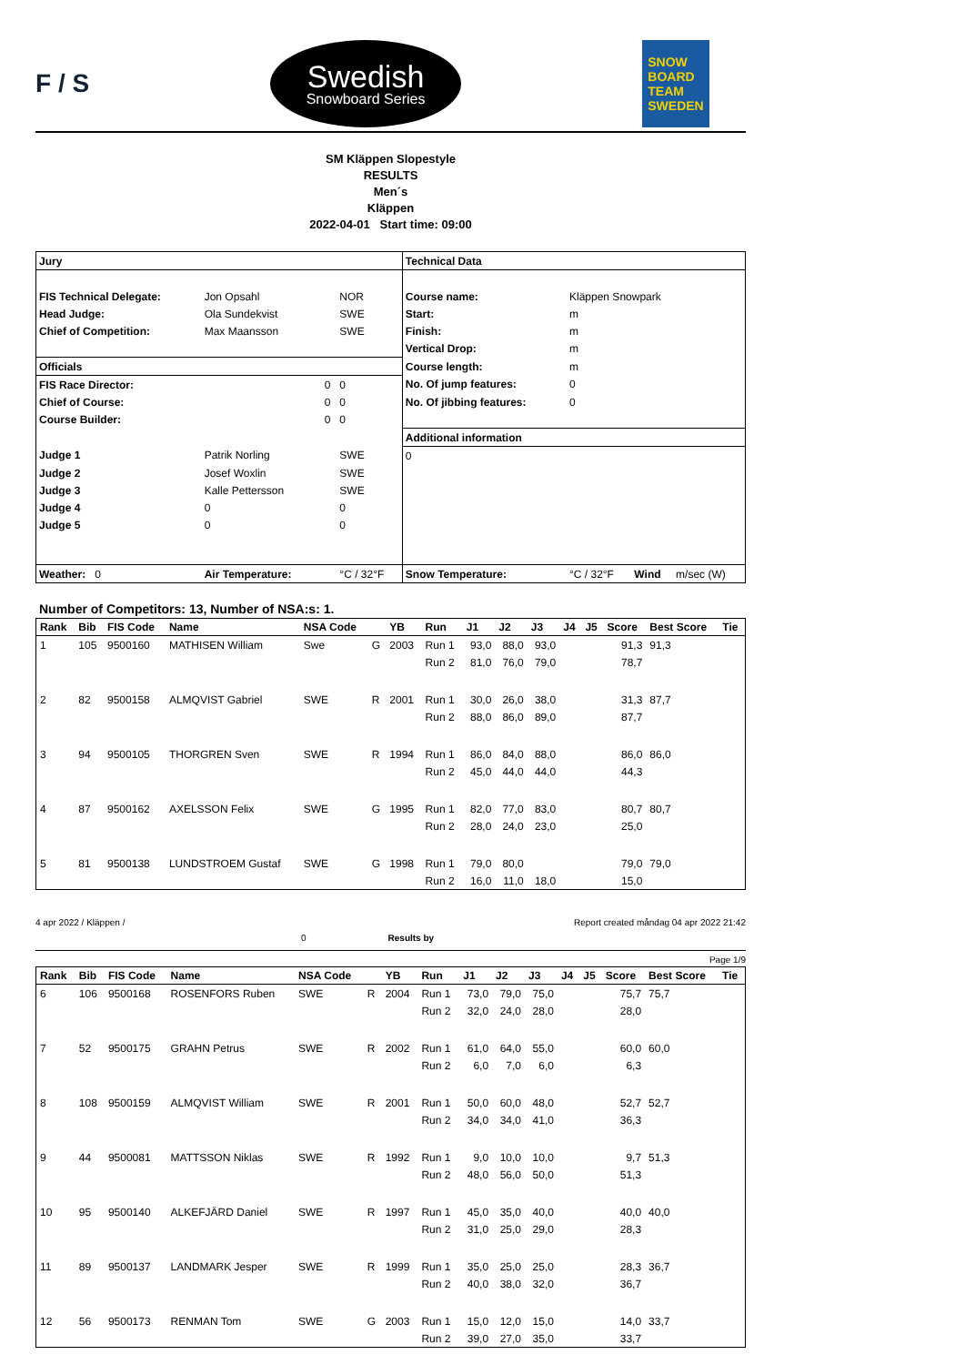F / S
Swedish
Snowboard Series
SNOW
BOARD
TEAM
SWEDEN
SM Kläppen Slopestyle
RESULTS
Men´s
Kläppen
2022-04-01 Start time: 09:00
| Jury | | | | Technical Data | | | |
| FIS Technical Delegate: | Jon Opsahl | | NOR | Course name: | Kläppen Snowpark | | |
| Head Judge: | Ola Sundekvist | | SWE | Start: | m | | |
| Chief of Competition: | Max Maansson | | SWE | Finish: | m | | |
| | | | | Vertical Drop: | m | | |
| Officials | | | | Course length: | m | | |
| FIS Race Director: | | 0 | 0 | No. Of jump features: | 0 | | |
| Chief of Course: | | 0 | 0 | No. Of jibbing features: | 0 | | |
| Course Builder: | | 0 | 0 | | | | |
| | | | | Additional information | | | |
| Judge 1 | Patrik Norling | | SWE | 0 | | | |
| Judge 2 | Josef Woxlin | | SWE | | | | |
| Judge 3 | Kalle Pettersson | | SWE | | | | |
| Judge 4 | 0 | | 0 | | | | |
| Judge 5 | 0 | | 0 | | | | |
| Weather: 0 | Air Temperature: | | °C / 32°F | Snow Temperature: | °C / 32°F | Wind | m/sec (W) |
Number of Competitors: 13, Number of NSA:s: 1.
| Rank | Bib | FIS Code | Name | NSA Code | | YB | Run | J1 | J2 | J3 | J4 | J5 | Score | Best Score | Tie |
| --- | --- | --- | --- | --- | --- | --- | --- | --- | --- | --- | --- | --- | --- | --- | --- |
| 1 | 105 | 9500160 | MATHISEN William | Swe | G | 2003 | Run 1 | 93,0 | 88,0 | 93,0 | | | 91,3 | 91,3 | |
| | | | | | | | Run 2 | 81,0 | 76,0 | 79,0 | | | 78,7 | | |
| 2 | 82 | 9500158 | ALMQVIST Gabriel | SWE | R | 2001 | Run 1 | 30,0 | 26,0 | 38,0 | | | 31,3 | 87,7 | |
| | | | | | | | Run 2 | 88,0 | 86,0 | 89,0 | | | 87,7 | | |
| 3 | 94 | 9500105 | THORGREN Sven | SWE | R | 1994 | Run 1 | 86,0 | 84,0 | 88,0 | | | 86,0 | 86,0 | |
| | | | | | | | Run 2 | 45,0 | 44,0 | 44,0 | | | 44,3 | | |
| 4 | 87 | 9500162 | AXELSSON Felix | SWE | G | 1995 | Run 1 | 82,0 | 77,0 | 83,0 | | | 80,7 | 80,7 | |
| | | | | | | | Run 2 | 28,0 | 24,0 | 23,0 | | | 25,0 | | |
| 5 | 81 | 9500138 | LUNDSTROEM Gustaf | SWE | G | 1998 | Run 1 | 79,0 | 80,0 | | | | 79,0 | 79,0 | |
| | | | | | | | Run 2 | 16,0 | 11,0 | 18,0 | | | 15,0 | | |
4 apr 2022 / Kläppen / Report created måndag 04 apr 2022 21:42
0 Results by
Page 1/9
| Rank | Bib | FIS Code | Name | NSA Code | | YB | Run | J1 | J2 | J3 | J4 | J5 | Score | Best Score | Tie |
| --- | --- | --- | --- | --- | --- | --- | --- | --- | --- | --- | --- | --- | --- | --- | --- |
| 6 | 106 | 9500168 | ROSENFORS Ruben | SWE | R | 2004 | Run 1 | 73,0 | 79,0 | 75,0 | | | 75,7 | 75,7 | |
| | | | | | | | Run 2 | 32,0 | 24,0 | 28,0 | | | 28,0 | | |
| 7 | 52 | 9500175 | GRAHN Petrus | SWE | R | 2002 | Run 1 | 61,0 | 64,0 | 55,0 | | | 60,0 | 60,0 | |
| | | | | | | | Run 2 | 6,0 | 7,0 | 6,0 | | | 6,3 | | |
| 8 | 108 | 9500159 | ALMQVIST William | SWE | R | 2001 | Run 1 | 50,0 | 60,0 | 48,0 | | | 52,7 | 52,7 | |
| | | | | | | | Run 2 | 34,0 | 34,0 | 41,0 | | | 36,3 | | |
| 9 | 44 | 9500081 | MATTSSON Niklas | SWE | R | 1992 | Run 1 | 9,0 | 10,0 | 10,0 | | | 9,7 | 51,3 | |
| | | | | | | | Run 2 | 48,0 | 56,0 | 50,0 | | | 51,3 | | |
| 10 | 95 | 9500140 | ALKEFJÄRD Daniel | SWE | R | 1997 | Run 1 | 45,0 | 35,0 | 40,0 | | | 40,0 | 40,0 | |
| | | | | | | | Run 2 | 31,0 | 25,0 | 29,0 | | | 28,3 | | |
| 11 | 89 | 9500137 | LANDMARK Jesper | SWE | R | 1999 | Run 1 | 35,0 | 25,0 | 25,0 | | | 28,3 | 36,7 | |
| | | | | | | | Run 2 | 40,0 | 38,0 | 32,0 | | | 36,7 | | |
| 12 | 56 | 9500173 | RENMAN Tom | SWE | G | 2003 | Run 1 | 15,0 | 12,0 | 15,0 | | | 14,0 | 33,7 | |
| | | | | | | | Run 2 | 39,0 | 27,0 | 35,0 | | | 33,7 | | |